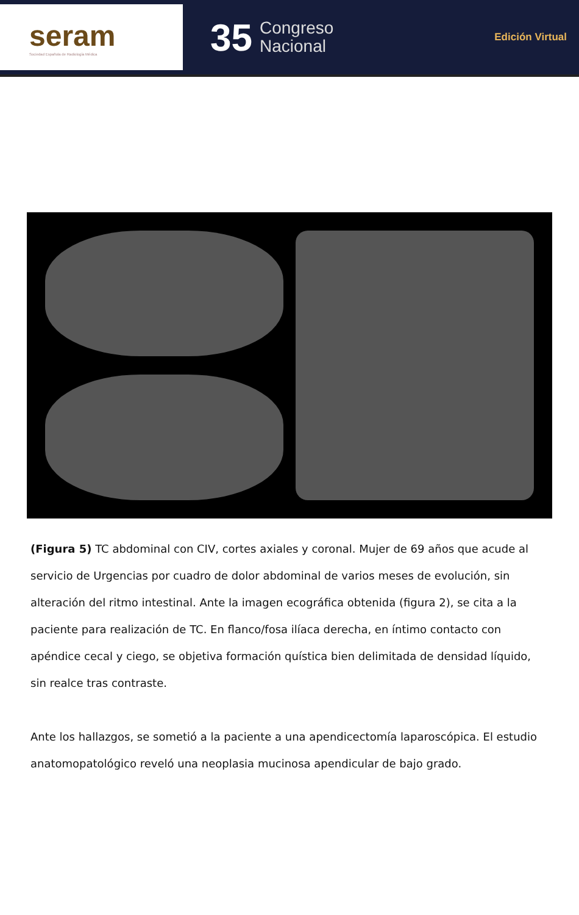seram
Sociedad Española de Radiología Médica
35
Congreso
Nacional
Edición Virtual
(Figura 5) TC abdominal con CIV, cortes axiales y coronal. Mujer de 69 años que acude al servicio de Urgencias por cuadro de dolor abdominal de varios meses de evolución, sin alteración del ritmo intestinal. Ante la imagen ecográfica obtenida (figura 2), se cita a la paciente para realización de TC. En flanco/fosa ilíaca derecha, en íntimo contacto con apéndice cecal y ciego, se objetiva formación quística bien delimitada de densidad líquido, sin realce tras contraste.
Ante los hallazgos, se sometió a la paciente a una apendicectomía laparoscópica. El estudio anatomopatológico reveló una neoplasia mucinosa apendicular de bajo grado.